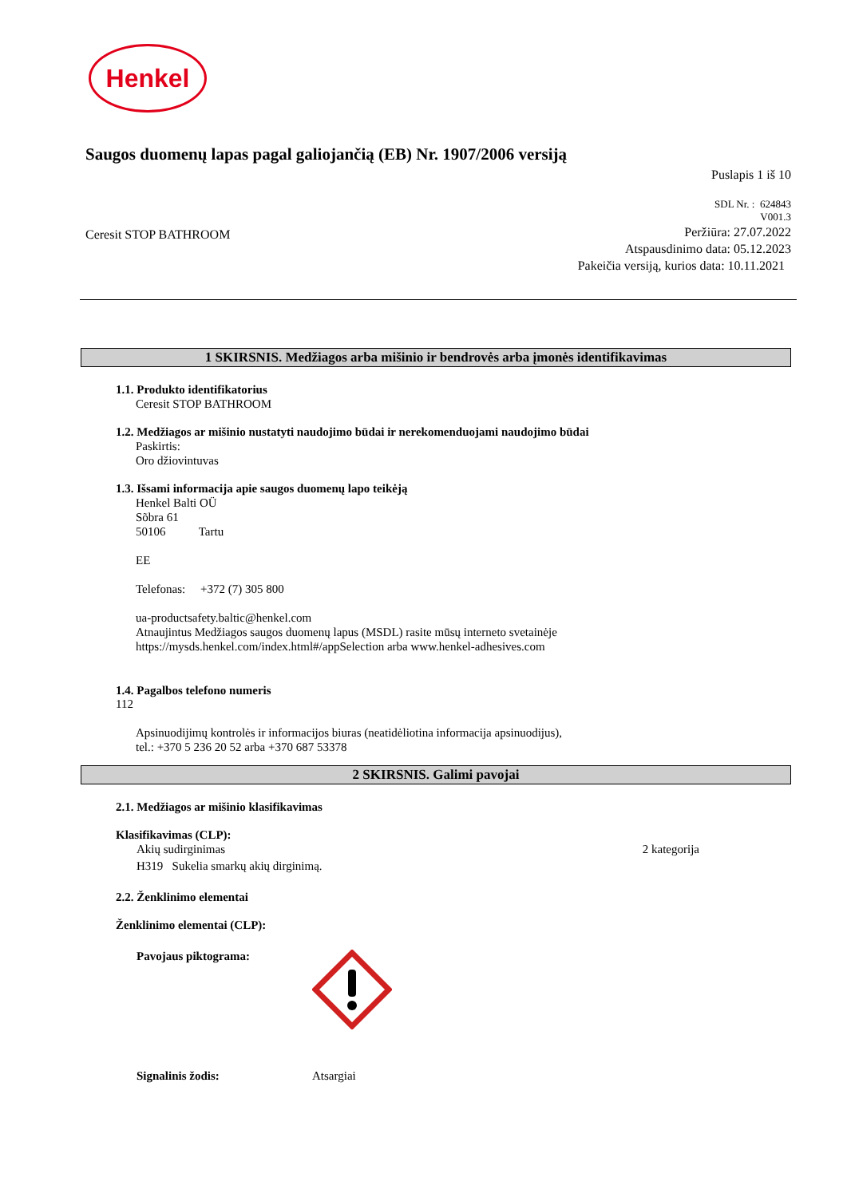Henkel
Saugos duomenų lapas pagal galiojančią (EB) Nr. 1907/2006 versiją
Puslapis 1 iš 10
SDL Nr. : 624843
V001.3
Ceresit STOP BATHROOM
Peržiūra: 27.07.2022
Atspausdinimo data: 05.12.2023
Pakeičia versiją, kurios data: 10.11.2021
1 SKIRSNIS. Medžiagos arba mišinio ir bendrovės arba įmonės identifikavimas
1.1. Produkto identifikatorius
Ceresit STOP BATHROOM
1.2. Medžiagos ar mišinio nustatyti naudojimo būdai ir nerekomenduojami naudojimo būdai
Paskirtis:
Oro džiovintuvas
1.3. Išsami informacija apie saugos duomenų lapo teikėją
Henkel Balti OÜ
Sõbra 61
50106 Tartu
EE
Telefonas: +372 (7) 305 800
ua-productsafety.baltic@henkel.com
Atnaujintus Medžiagos saugos duomenų lapus (MSDL) rasite mūsų interneto svetainėje
https://mysds.henkel.com/index.html#/appSelection arba www.henkel-adhesives.com
1.4. Pagalbos telefono numeris
112
Apsinuodijimų kontrolės ir informacijos biuras (neatidėliotina informacija apsinuodijus),
tel.: +370 5 236 20 52 arba +370 687 53378
2 SKIRSNIS. Galimi pavojai
2.1. Medžiagos ar mišinio klasifikavimas
Klasifikavimas (CLP):
Akių sudirginimas 2 kategorija
H319 Sukelia smarkų akių dirginimą.
2.2. Ženklinimo elementai
Ženklinimo elementai (CLP):
Pavojaus piktograma:
Signalinis žodis: Atsargiai